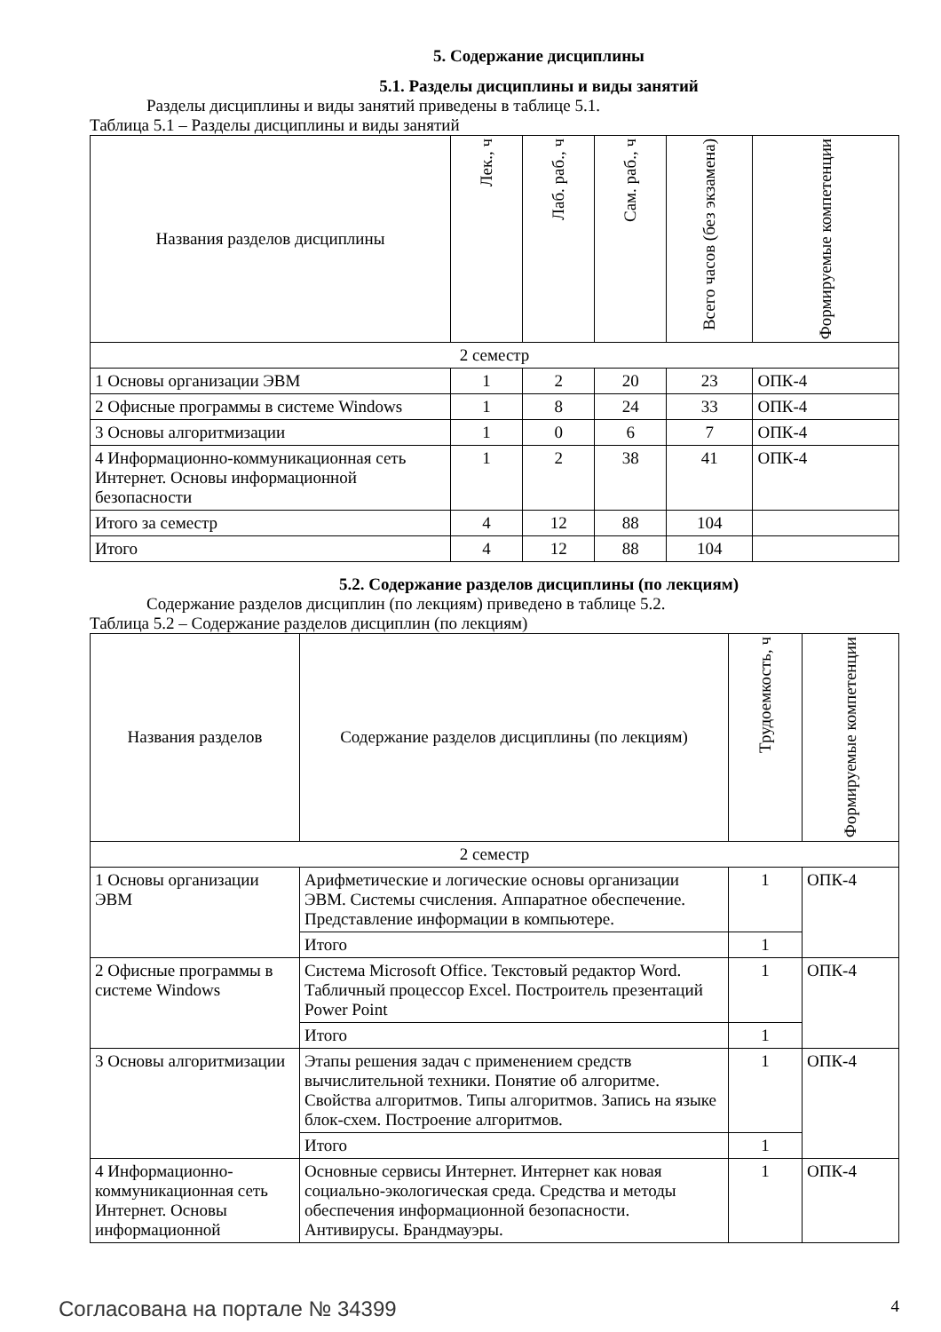5. Содержание дисциплины
5.1. Разделы дисциплины и виды занятий
Разделы дисциплины и виды занятий приведены в таблице 5.1.
Таблица 5.1 – Разделы дисциплины и виды занятий
| Названия разделов дисциплины | Лек., ч | Лаб. раб., ч | Сам. раб., ч | Всего часов (без экзамена) | Формируемые компетенции |
| --- | --- | --- | --- | --- | --- |
| 2 семестр | | | | | |
| 1 Основы организации ЭВМ | 1 | 2 | 20 | 23 | ОПК-4 |
| 2 Офисные программы в системе Windows | 1 | 8 | 24 | 33 | ОПК-4 |
| 3 Основы алгоритмизации | 1 | 0 | 6 | 7 | ОПК-4 |
| 4 Информационно-коммуникационная сеть Интернет. Основы информационной безопасности | 1 | 2 | 38 | 41 | ОПК-4 |
| Итого за семестр | 4 | 12 | 88 | 104 | |
| Итого | 4 | 12 | 88 | 104 | |
5.2. Содержание разделов дисциплины (по лекциям)
Содержание разделов дисциплин (по лекциям) приведено в таблице 5.2.
Таблица 5.2 – Содержание разделов дисциплин (по лекциям)
| Названия разделов | Содержание разделов дисциплины (по лекциям) | Трудоемкость, ч | Формируемые компетенции |
| --- | --- | --- | --- |
| 2 семестр | | | |
| 1 Основы организации ЭВМ | Арифметические и логические основы организации ЭВМ. Системы счисления. Аппаратное обеспечение. Представление информации в компьютере. | 1 | ОПК-4 |
| | Итого | 1 | |
| 2 Офисные программы в системе Windows | Система Microsoft Office. Текстовый редактор Word. Табличный процессор Excel. Построитель презентаций Power Point | 1 | ОПК-4 |
| | Итого | 1 | |
| 3 Основы алгоритмизации | Этапы решения задач с применением средств вычислительной техники. Понятие об алгоритме. Свойства алгоритмов. Типы алгоритмов. Запись на языке блок-схем. Построение алгоритмов. | 1 | ОПК-4 |
| | Итого | 1 | |
| 4 Информационно-коммуникационная сеть Интернет. Основы информационной | Основные сервисы Интернет. Интернет как новая социально-экологическая среда. Средства и методы обеспечения информационной безопасности. Антивирусы. Брандмауэры. | 1 | ОПК-4 |
Согласована на портале № 34399 4